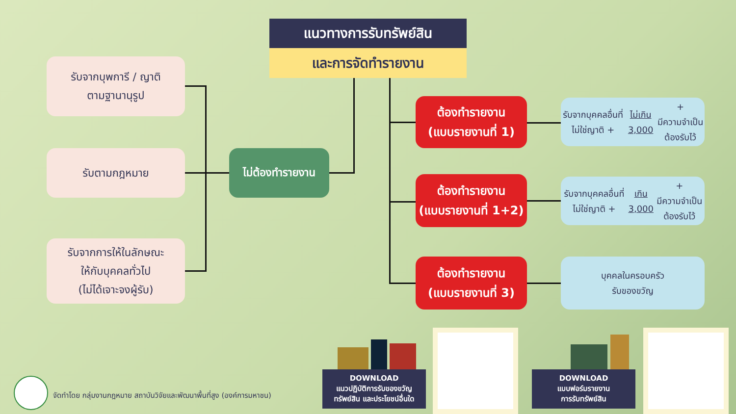แนวทางการรับทรัพย์สิน
และการจัดทำรายงาน
รับจากบุพการี / ญาติ
ตามฐานานุรูป
รับตามกฎหมาย
รับจากการให้ในลักษณะ
ให้กับบุคคลทั่วไป
(ไม่ได้เจาะจงผู้รับ)
ไม่ต้องทำรายงาน
ต้องทำรายงาน
(แบบรายงานที่ 1)
ต้องทำรายงาน
(แบบรายงานที่ 1+2)
ต้องทำรายงาน
(แบบรายงานที่ 3)
รับจากบุคคลอื่นที่ไม่ใช่ญาติ +
ไม่เกิน 3,000 +
มีความจำเป็นต้องรับไว้
รับจากบุคคลอื่นที่ไม่ใช่ญาติ +
เกิน 3,000 +
มีความจำเป็นต้องรับไว้
บุคคลในครอบครัว
รับของขวัญ
DOWNLOAD
แนวปฏิบัติการรับของขวัญ
ทรัพย์สิน และประโยชน์อื่นใด
DOWNLOAD
แบบฟอร์มรายงาน
การรับทรัพย์สิน
จัดทำโดย กลุ่มงานกฎหมาย สถาบันวิจัยและพัฒนาพื้นที่สูง (องค์การมหาชน)